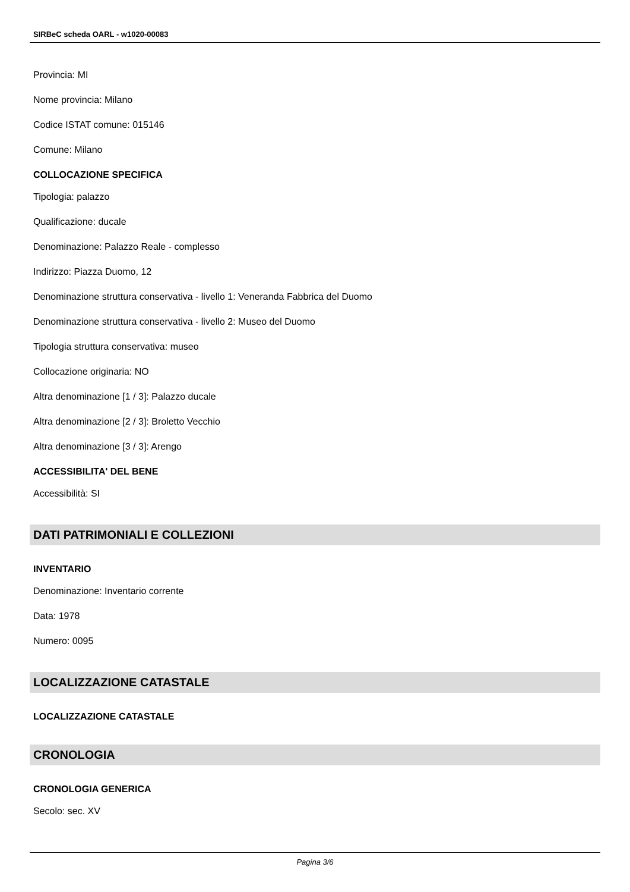SIRBeC scheda OARL - w1020-00083
Provincia: MI
Nome provincia: Milano
Codice ISTAT comune: 015146
Comune: Milano
COLLOCAZIONE SPECIFICA
Tipologia: palazzo
Qualificazione: ducale
Denominazione: Palazzo Reale - complesso
Indirizzo: Piazza Duomo, 12
Denominazione struttura conservativa - livello 1: Veneranda Fabbrica del Duomo
Denominazione struttura conservativa - livello 2: Museo del Duomo
Tipologia struttura conservativa: museo
Collocazione originaria: NO
Altra denominazione [1 / 3]: Palazzo ducale
Altra denominazione [2 / 3]: Broletto Vecchio
Altra denominazione [3 / 3]: Arengo
ACCESSIBILITA' DEL BENE
Accessibilità: SI
DATI PATRIMONIALI E COLLEZIONI
INVENTARIO
Denominazione: Inventario corrente
Data: 1978
Numero: 0095
LOCALIZZAZIONE CATASTALE
LOCALIZZAZIONE CATASTALE
CRONOLOGIA
CRONOLOGIA GENERICA
Secolo: sec. XV
Pagina 3/6